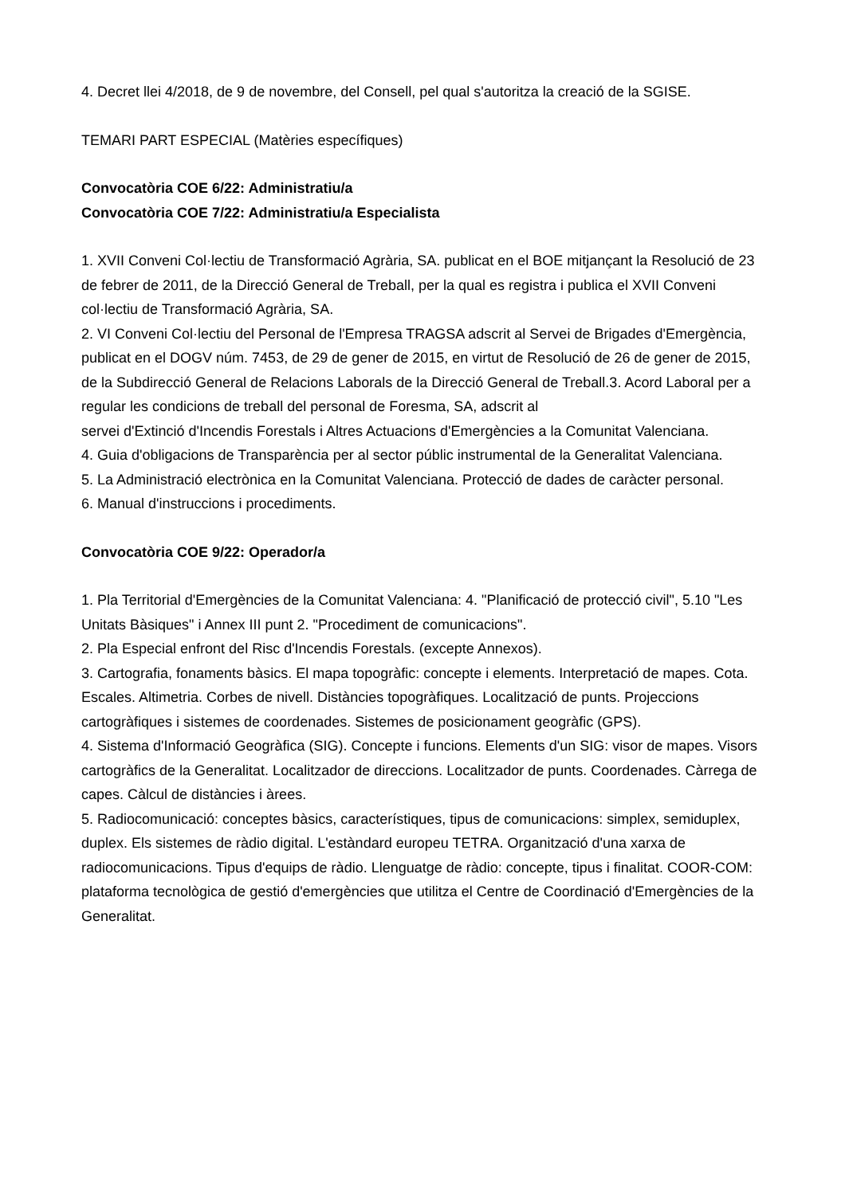4. Decret llei 4/2018, de 9 de novembre, del Consell, pel qual s'autoritza la creació de la SGISE.
TEMARI PART ESPECIAL (Matèries específiques)
Convocatòria COE 6/22: Administratiu/a
Convocatòria COE 7/22: Administratiu/a Especialista
1. XVII Conveni Col·lectiu de Transformació Agrària, SA. publicat en el BOE mitjançant la Resolució de 23 de febrer de 2011, de la Direcció General de Treball, per la qual es registra i publica el XVII Conveni col·lectiu de Transformació Agrària, SA.
2. VI Conveni Col·lectiu del Personal de l'Empresa TRAGSA adscrit al Servei de Brigades d'Emergència, publicat en el DOGV núm. 7453, de 29 de gener de 2015, en virtut de Resolució de 26 de gener de 2015, de la Subdirecció General de Relacions Laborals de la Direcció General de Treball.3. Acord Laboral per a regular les condicions de treball del personal de Foresma, SA, adscrit al
servei d'Extinció d'Incendis Forestals i Altres Actuacions d'Emergències a la Comunitat Valenciana.
4. Guia d'obligacions de Transparència per al sector públic instrumental de la Generalitat Valenciana.
5. La Administració electrònica en la Comunitat Valenciana. Protecció de dades de caràcter personal.
6. Manual d'instruccions i procediments.
Convocatòria COE 9/22: Operador/a
1. Pla Territorial d'Emergències de la Comunitat Valenciana: 4. "Planificació de protecció civil", 5.10 "Les Unitats Bàsiques" i Annex III punt 2. "Procediment de comunicacions".
2. Pla Especial enfront del Risc d'Incendis Forestals. (excepte Annexos).
3. Cartografia, fonaments bàsics. El mapa topogràfic: concepte i elements. Interpretació de mapes. Cota. Escales. Altimetria. Corbes de nivell. Distàncies topogràfiques. Localització de punts. Projeccions cartogràfiques i sistemes de coordenades. Sistemes de posicionament geogràfic (GPS).
4. Sistema d'Informació Geogràfica (SIG). Concepte i funcions. Elements d'un SIG: visor de mapes. Visors cartogràfics de la Generalitat. Localitzador de direccions. Localitzador de punts. Coordenades. Càrrega de capes. Càlcul de distàncies i àrees.
5. Radiocomunicació: conceptes bàsics, característiques, tipus de comunicacions: simplex, semiduplex, duplex. Els sistemes de ràdio digital. L'estàndard europeu TETRA. Organització d'una xarxa de radiocomunicacions. Tipus d'equips de ràdio. Llenguatge de ràdio: concepte, tipus i finalitat. COOR-COM: plataforma tecnològica de gestió d'emergències que utilitza el Centre de Coordinació d'Emergències de la Generalitat.